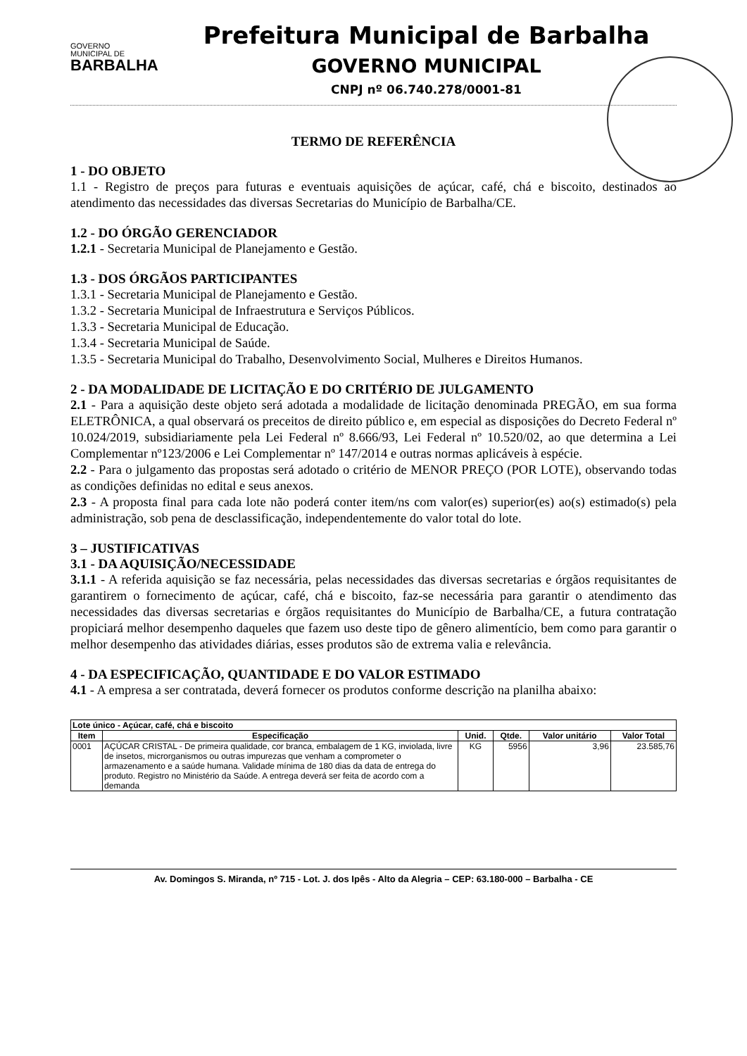GOVERNO
MUNICIPAL DE
BARBALHA
Prefeitura Municipal de Barbalha
GOVERNO MUNICIPAL
CNPJ nº 06.740.278/0001-81
TERMO DE REFERÊNCIA
1 - DO OBJETO
1.1 - Registro de preços para futuras e eventuais aquisições de açúcar, café, chá e biscoito, destinados ao atendimento das necessidades das diversas Secretarias do Município de Barbalha/CE.
1.2 - DO ÓRGÃO GERENCIADOR
1.2.1 - Secretaria Municipal de Planejamento e Gestão.
1.3 - DOS ÓRGÃOS PARTICIPANTES
1.3.1 - Secretaria Municipal de Planejamento e Gestão.
1.3.2 - Secretaria Municipal de Infraestrutura e Serviços Públicos.
1.3.3 - Secretaria Municipal de Educação.
1.3.4 - Secretaria Municipal de Saúde.
1.3.5 - Secretaria Municipal do Trabalho, Desenvolvimento Social, Mulheres e Direitos Humanos.
2 - DA MODALIDADE DE LICITAÇÃO E DO CRITÉRIO DE JULGAMENTO
2.1 - Para a aquisição deste objeto será adotada a modalidade de licitação denominada PREGÃO, em sua forma ELETRÔNICA, a qual observará os preceitos de direito público e, em especial as disposições do Decreto Federal nº 10.024/2019, subsidiariamente pela Lei Federal nº 8.666/93, Lei Federal nº 10.520/02, ao que determina a Lei Complementar nº123/2006 e Lei Complementar nº 147/2014 e outras normas aplicáveis à espécie.
2.2 - Para o julgamento das propostas será adotado o critério de MENOR PREÇO (POR LOTE), observando todas as condições definidas no edital e seus anexos.
2.3 - A proposta final para cada lote não poderá conter item/ns com valor(es) superior(es) ao(s) estimado(s) pela administração, sob pena de desclassificação, independentemente do valor total do lote.
3 – JUSTIFICATIVAS
3.1 - DA AQUISIÇÃO/NECESSIDADE
3.1.1 - A referida aquisição se faz necessária, pelas necessidades das diversas secretarias e órgãos requisitantes de garantirem o fornecimento de açúcar, café, chá e biscoito, faz-se necessária para garantir o atendimento das necessidades das diversas secretarias e órgãos requisitantes do Município de Barbalha/CE, a futura contratação propiciará melhor desempenho daqueles que fazem uso deste tipo de gênero alimentício, bem como para garantir o melhor desempenho das atividades diárias, esses produtos são de extrema valia e relevância.
4 - DA ESPECIFICAÇÃO, QUANTIDADE E DO VALOR ESTIMADO
4.1 - A empresa a ser contratada, deverá fornecer os produtos conforme descrição na planilha abaixo:
| Lote único - Açúcar, café, chá e biscoito | | | | | |
| --- | --- | --- | --- | --- | --- |
| Item | Especificação | Unid. | Qtde. | Valor unitário | Valor Total |
| 0001 | AÇÚCAR CRISTAL - De primeira qualidade, cor branca, embalagem de 1 KG, inviolada, livre de insetos, microrganismos ou outras impurezas que venham a comprometer o armazenamento e a saúde humana. Validade mínima de 180 dias da data de entrega do produto. Registro no Ministério da Saúde. A entrega deverá ser feita de acordo com a demanda | KG | 5956 | 3,96 | 23.585,76 |
Av. Domingos S. Miranda, nº 715 - Lot. J. dos Ipês - Alto da Alegria – CEP: 63.180-000 – Barbalha - CE